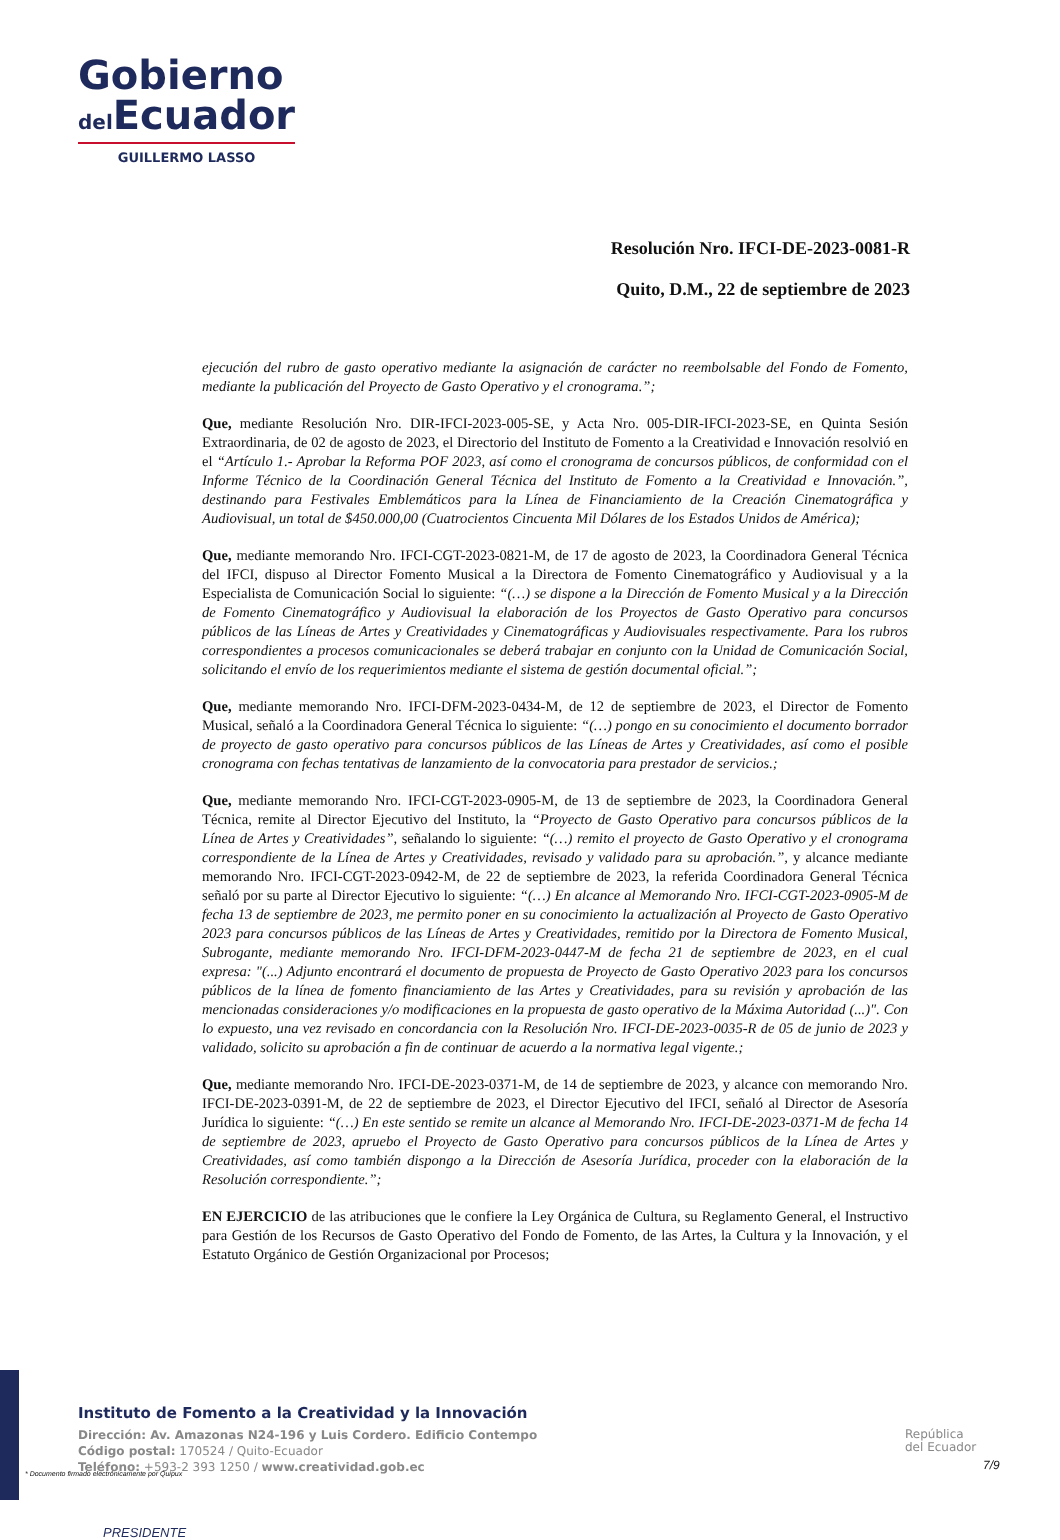Gobierno
del Ecuador
GUILLERMO LASSO
PRESIDENTE
Resolución Nro. IFCI-DE-2023-0081-R
Quito, D.M., 22 de septiembre de 2023
ejecución del rubro de gasto operativo mediante la asignación de carácter no reembolsable del Fondo de Fomento, mediante la publicación del Proyecto de Gasto Operativo y el cronograma.”;
Que, mediante Resolución Nro. DIR-IFCI-2023-005-SE, y Acta Nro. 005-DIR-IFCI-2023-SE, en Quinta Sesión Extraordinaria, de 02 de agosto de 2023, el Directorio del Instituto de Fomento a la Creatividad e Innovación resolvió en el “Artículo 1.- Aprobar la Reforma POF 2023, así como el cronograma de concursos públicos, de conformidad con el Informe Técnico de la Coordinación General Técnica del Instituto de Fomento a la Creatividad e Innovación.”, destinando para Festivales Emblemáticos para la Línea de Financiamiento de la Creación Cinematográfica y Audiovisual, un total de $450.000,00 (Cuatrocientos Cincuenta Mil Dólares de los Estados Unidos de América);
Que, mediante memorando Nro. IFCI-CGT-2023-0821-M, de 17 de agosto de 2023, la Coordinadora General Técnica del IFCI, dispuso al Director Fomento Musical a la Directora de Fomento Cinematográfico y Audiovisual y a la Especialista de Comunicación Social lo siguiente: “(…) se dispone a la Dirección de Fomento Musical y a la Dirección de Fomento Cinematográfico y Audiovisual la elaboración de los Proyectos de Gasto Operativo para concursos públicos de las Líneas de Artes y Creatividades y Cinematográficas y Audiovisuales respectivamente. Para los rubros correspondientes a procesos comunicacionales se deberá trabajar en conjunto con la Unidad de Comunicación Social, solicitando el envío de los requerimientos mediante el sistema de gestión documental oficial.”;
Que, mediante memorando Nro. IFCI-DFM-2023-0434-M, de 12 de septiembre de 2023, el Director de Fomento Musical, señaló a la Coordinadora General Técnica lo siguiente: “(…) pongo en su conocimiento el documento borrador de proyecto de gasto operativo para concursos públicos de las Líneas de Artes y Creatividades, así como el posible cronograma con fechas tentativas de lanzamiento de la convocatoria para prestador de servicios.;
Que, mediante memorando Nro. IFCI-CGT-2023-0905-M, de 13 de septiembre de 2023, la Coordinadora General Técnica, remite al Director Ejecutivo del Instituto, la “Proyecto de Gasto Operativo para concursos públicos de la Línea de Artes y Creatividades”, señalando lo siguiente: “(…) remito el proyecto de Gasto Operativo y el cronograma correspondiente de la Línea de Artes y Creatividades, revisado y validado para su aprobación.”, y alcance mediante memorando Nro. IFCI-CGT-2023-0942-M, de 22 de septiembre de 2023, la referida Coordinadora General Técnica señaló por su parte al Director Ejecutivo lo siguiente: “(…) En alcance al Memorando Nro. IFCI-CGT-2023-0905-M de fecha 13 de septiembre de 2023, me permito poner en su conocimiento la actualización al Proyecto de Gasto Operativo 2023 para concursos públicos de las Líneas de Artes y Creatividades, remitido por la Directora de Fomento Musical, Subrogante, mediante memorando Nro. IFCI-DFM-2023-0447-M de fecha 21 de septiembre de 2023, en el cual expresa: "(...) Adjunto encontrará el documento de propuesta de Proyecto de Gasto Operativo 2023 para los concursos públicos de la línea de fomento financiamiento de las Artes y Creatividades, para su revisión y aprobación de las mencionadas consideraciones y/o modificaciones en la propuesta de gasto operativo de la Máxima Autoridad (...)". Con lo expuesto, una vez revisado en concordancia con la Resolución Nro. IFCI-DE-2023-0035-R de 05 de junio de 2023 y validado, solicito su aprobación a fin de continuar de acuerdo a la normativa legal vigente.;
Que, mediante memorando Nro. IFCI-DE-2023-0371-M, de 14 de septiembre de 2023, y alcance con memorando Nro. IFCI-DE-2023-0391-M, de 22 de septiembre de 2023, el Director Ejecutivo del IFCI, señaló al Director de Asesoría Jurídica lo siguiente: “(…) En este sentido se remite un alcance al Memorando Nro. IFCI-DE-2023-0371-M de fecha 14 de septiembre de 2023, apruebo el Proyecto de Gasto Operativo para concursos públicos de la Línea de Artes y Creatividades, así como también dispongo a la Dirección de Asesoría Jurídica, proceder con la elaboración de la Resolución correspondiente.”;
EN EJERCICIO de las atribuciones que le confiere la Ley Orgánica de Cultura, su Reglamento General, el Instructivo para Gestión de los Recursos de Gasto Operativo del Fondo de Fomento, de las Artes, la Cultura y la Innovación, y el Estatuto Orgánico de Gestión Organizacional por Procesos;
Instituto de Fomento a la Creatividad y la Innovación
Dirección: Av. Amazonas N24-196 y Luis Cordero. Edificio Contempo
Código postal: 170524 / Quito-Ecuador
Teléfono: +593-2 393 1250 / www.creatividad.gob.ec
* Documento firmado electrónicamente por Quipux
República
del Ecuador
7/9